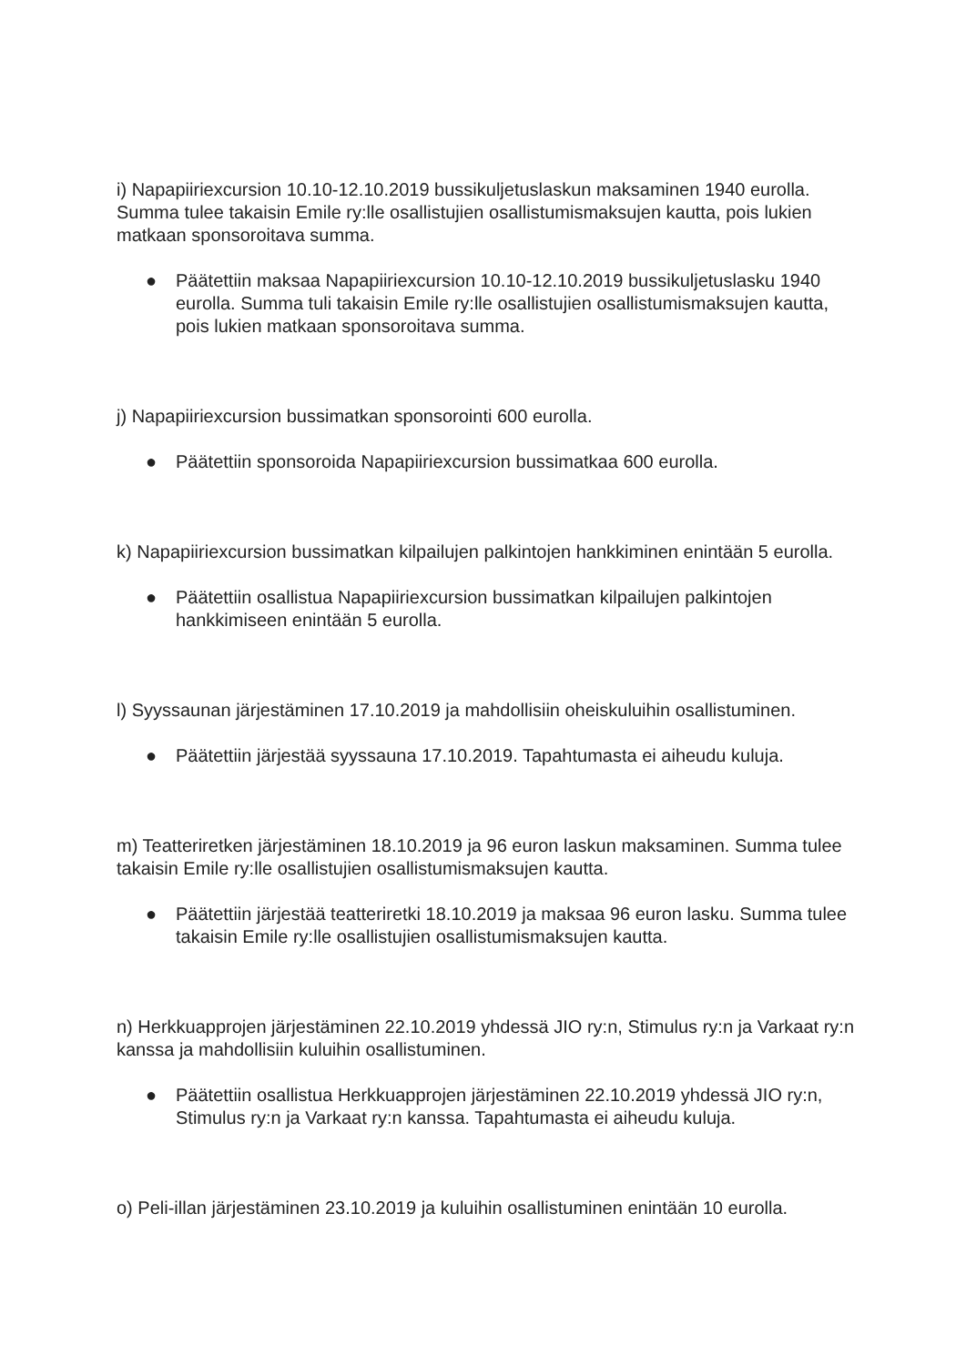i) Napapiiriexcursion 10.10-12.10.2019 bussikuljetuslaskun maksaminen 1940 eurolla. Summa tulee takaisin Emile ry:lle osallistujien osallistumismaksujen kautta, pois lukien matkaan sponsoroitava summa.
● Päätettiin maksaa Napapiiriexcursion 10.10-12.10.2019 bussikuljetuslasku 1940 eurolla. Summa tuli takaisin Emile ry:lle osallistujien osallistumismaksujen kautta, pois lukien matkaan sponsoroitava summa.
j) Napapiiriexcursion bussimatkan sponsorointi 600 eurolla.
● Päätettiin sponsoroida Napapiiriexcursion bussimatkaa 600 eurolla.
k) Napapiiriexcursion bussimatkan kilpailujen palkintojen hankkiminen enintään 5 eurolla.
● Päätettiin osallistua Napapiiriexcursion bussimatkan kilpailujen palkintojen hankkimiseen enintään 5 eurolla.
l) Syyssaunan järjestäminen 17.10.2019 ja mahdollisiin oheiskuluihin osallistuminen.
● Päätettiin järjestää syyssauna 17.10.2019. Tapahtumasta ei aiheudu kuluja.
m) Teatteriretken järjestäminen 18.10.2019 ja 96 euron laskun maksaminen. Summa tulee takaisin Emile ry:lle osallistujien osallistumismaksujen kautta.
● Päätettiin järjestää teatteriretki 18.10.2019 ja maksaa 96 euron lasku. Summa tulee takaisin Emile ry:lle osallistujien osallistumismaksujen kautta.
n) Herkkuapprojen järjestäminen 22.10.2019 yhdessä JIO ry:n, Stimulus ry:n ja Varkaat ry:n kanssa ja mahdollisiin kuluihin osallistuminen.
● Päätettiin osallistua Herkkuapprojen järjestäminen 22.10.2019 yhdessä JIO ry:n, Stimulus ry:n ja Varkaat ry:n kanssa. Tapahtumasta ei aiheudu kuluja.
o) Peli-illan järjestäminen 23.10.2019 ja kuluihin osallistuminen enintään 10 eurolla.